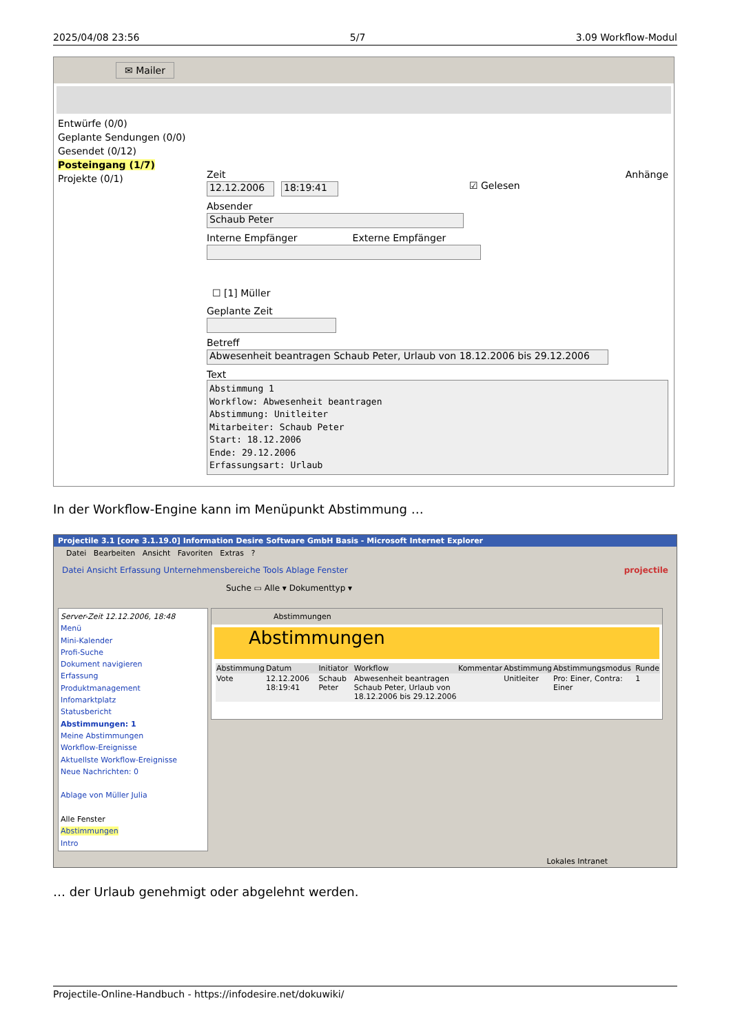2025/04/08 23:56 5/7 3.09 Workflow-Modul
✉ Mailer
Entwürfe (0/0)
Geplante Sendungen (0/0)
Gesendet (0/12)
Posteingang (1/7)
Projekte (0/1)
Zeit Anhänge
12.12.2006 18:19:41
☑ Gelesen
Absender
Schaub Peter
Interne Empfänger Externe Empfänger
☐ [1] Müller
Geplante Zeit
Betreff
Abwesenheit beantragen Schaub Peter, Urlaub von 18.12.2006 bis 29.12.2006
Text
Abstimmung 1
Workflow: Abwesenheit beantragen
Abstimmung: Unitleiter
Mitarbeiter: Schaub Peter
Start: 18.12.2006
Ende: 29.12.2006
Erfassungsart: Urlaub
In der Workflow-Engine kann im Menüpunkt Abstimmung …
Projectile 3.1 [core 3.1.19.0] Information Desire Software GmbH Basis - Microsoft Internet Explorer
Datei Bearbeiten Ansicht Favoriten Extras ?
Datei Ansicht Erfassung Unternehmensbereiche Tools Ablage Fenster projectile
Suche ▭ Alle ▾ Dokumenttyp ▾
Server-Zeit 12.12.2006, 18:48
Menü
Mini-Kalender
Profi-Suche
Dokument navigieren
Erfassung
Produktmanagement
Infomarktplatz
Statusbericht
Abstimmungen: 1
Meine Abstimmungen
Workflow-Ereignisse
Aktuellste Workflow-Ereignisse
Neue Nachrichten: 0
Ablage von Müller Julia
Alle Fenster
Abstimmungen
Intro
Abstimmungen
Abstimmungen
| Abstimmung | Datum | Initiator | Workflow | Kommentar | Abstimmung | Abstimmungsmodus | Runde |
| --- | --- | --- | --- | --- | --- | --- | --- |
| Vote | 12.12.2006 18:19:41 | Schaub Peter | Abwesenheit beantragen Schaub Peter, Urlaub von 18.12.2006 bis 29.12.2006 | | Unitleiter | Pro: Einer, Contra: Einer | 1 |
Lokales Intranet
… der Urlaub genehmigt oder abgelehnt werden.
Projectile-Online-Handbuch - https://infodesire.net/dokuwiki/